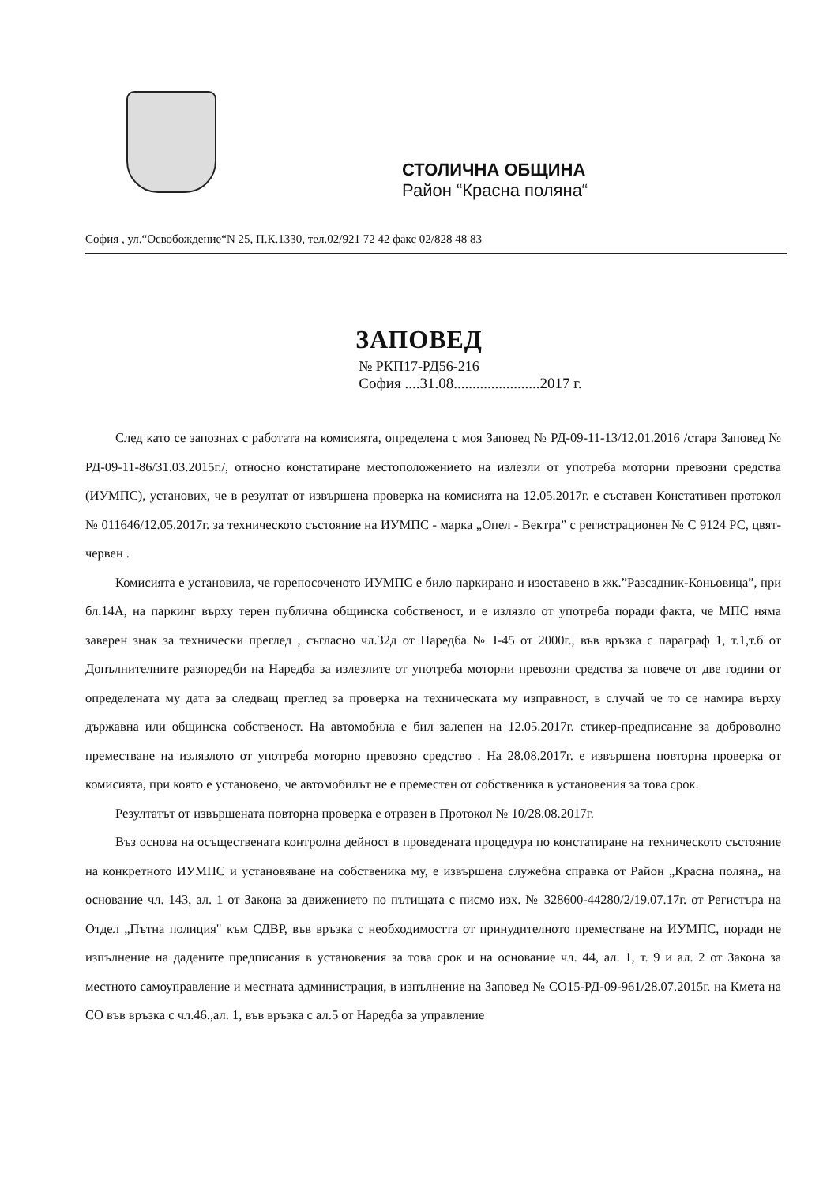СТОЛИЧНА ОБЩИНА
Район “Красна поляна“
София , ул.“Освобождение“N 25, П.К.1330, тел.02/921 72 42 факс 02/828 48 83
ЗАПОВЕД
№ РКП17-РД56-216
София ....31.08.......................2017 г.
След като се запознах с работата на комисията, определена с моя Заповед № РД-09-11-13/12.01.2016 /стара Заповед № РД-09-11-86/31.03.2015г./, относно констатиране местоположението на излезли от употреба моторни превозни средства (ИУМПС), установих, че в резултат от извършена проверка на комисията на 12.05.2017г. е съставен Констативен протокол № 011646/12.05.2017г. за техническото състояние на ИУМПС - марка „Опел - Вектра” с регистрационен № С 9124 РС, цвят-червен .
Комисията е установила, че горепосоченото ИУМПС е било паркирано и изоставено в жк.”Разсадник-Коньовица”, при бл.14А, на паркинг върху терен публична общинска собственост, и е излязло от употреба поради факта, че МПС няма заверен знак за технически преглед , съгласно чл.32д от Наредба № І-45 от 2000г., във връзка с параграф 1, т.1,т.б от Допълнителните разпоредби на Наредба за излезлите от употреба моторни превозни средства за повече от две години от определената му дата за следващ преглед за проверка на техническата му изправност, в случай че то се намира върху държавна или общинска собственост. На автомобила е бил залепен на 12.05.2017г. стикер-предписание за доброволно преместване на излязлото от употреба моторно превозно средство . На 28.08.2017г. е извършена повторна проверка от комисията, при която е установено, че автомобилът не е преместен от собственика в установения за това срок.
Резултатът от извършената повторна проверка е отразен в Протокол № 10/28.08.2017г.
Въз основа на осъществената контролна дейност в проведената процедура по констатиране на техническото състояние на конкретното ИУМПС и установяване на собственика му, е извършена служебна справка от Район „Красна поляна„ на основание чл. 143, ал. 1 от Закона за движението по пътищата с писмо изх. № 328600-44280/2/19.07.17г. от Регистъра на Отдел „Пътна полиция" към СДВР, във връзка с необходимостта от принудителното преместване на ИУМПС, поради не изпълнение на дадените предписания в установения за това срок и на основание чл. 44, ал. 1, т. 9 и ал. 2 от Закона за местното самоуправление и местната администрация, в изпълнение на Заповед № СО15-РД-09-961/28.07.2015г. на Кмета на СО във връзка с чл.46.,ал. 1, във връзка с ал.5 от Наредба за управление